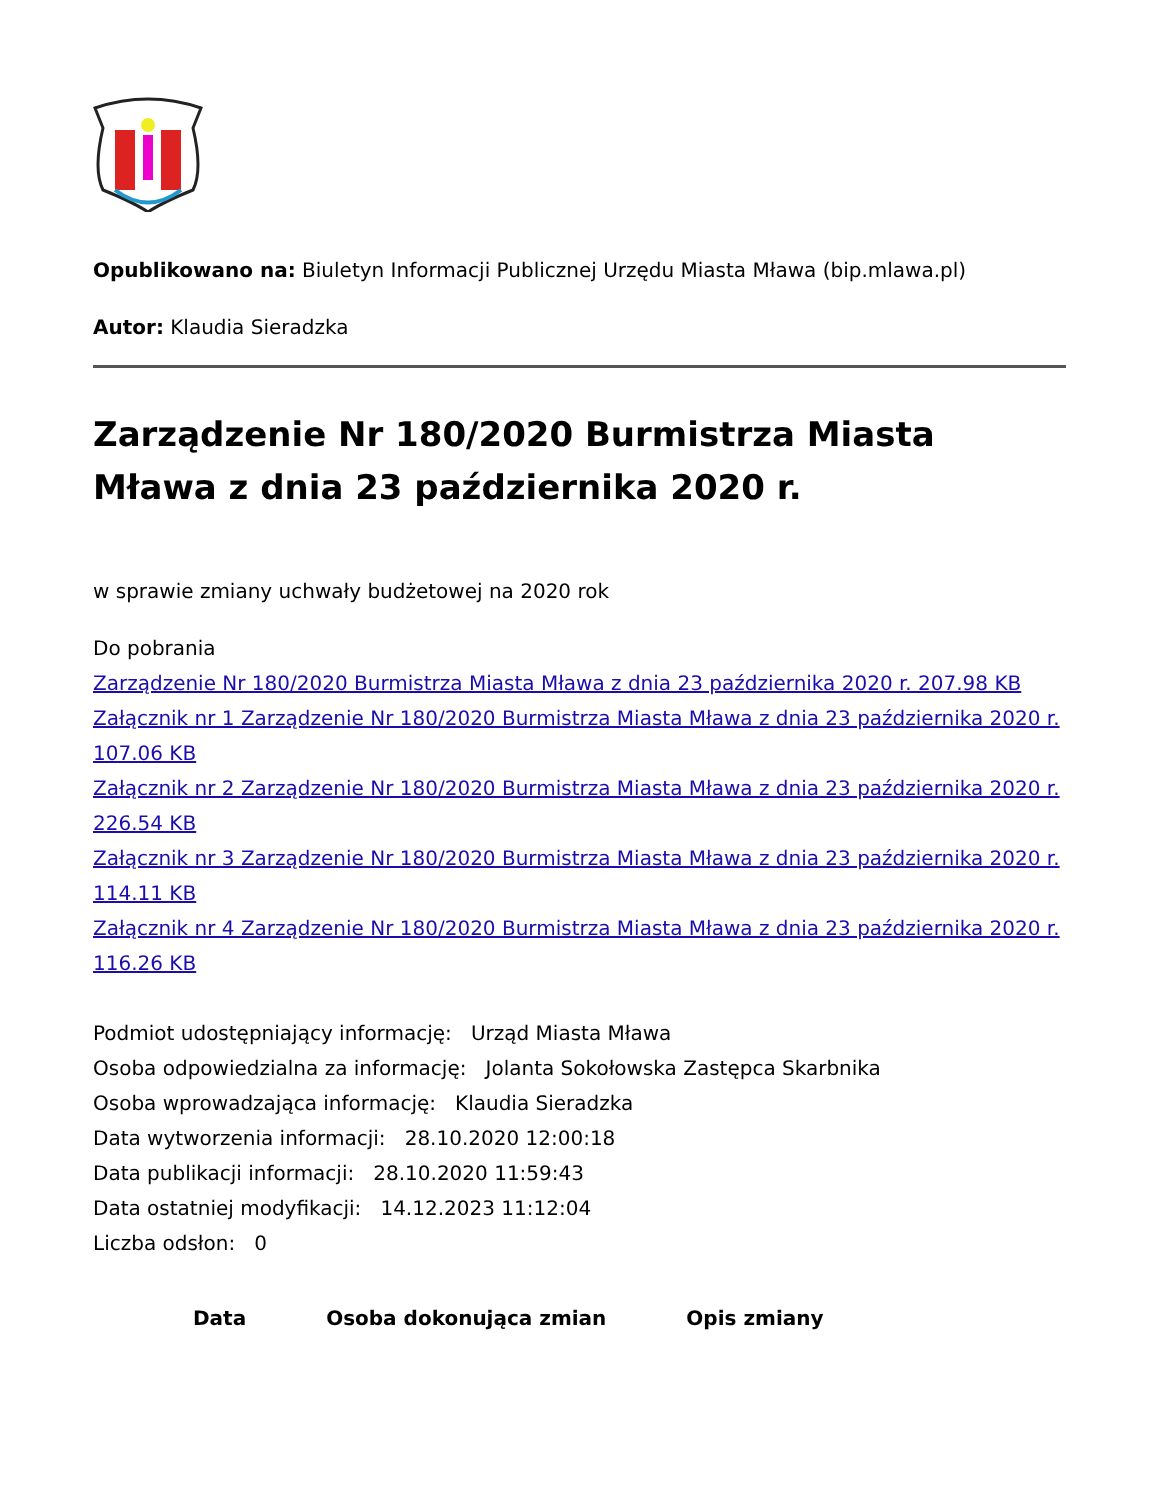Opublikowano na: Biuletyn Informacji Publicznej Urzędu Miasta Mława (bip.mlawa.pl)
Autor: Klaudia Sieradzka
Zarządzenie Nr 180/2020 Burmistrza Miasta Mława z dnia 23 października 2020 r.
w sprawie zmiany uchwały budżetowej na 2020 rok
Do pobrania
Zarządzenie Nr 180/2020 Burmistrza Miasta Mława z dnia 23 października 2020 r. 207.98 KB
Załącznik nr 1 Zarządzenie Nr 180/2020 Burmistrza Miasta Mława z dnia 23 października 2020 r. 107.06 KB
Załącznik nr 2 Zarządzenie Nr 180/2020 Burmistrza Miasta Mława z dnia 23 października 2020 r. 226.54 KB
Załącznik nr 3 Zarządzenie Nr 180/2020 Burmistrza Miasta Mława z dnia 23 października 2020 r. 114.11 KB
Załącznik nr 4 Zarządzenie Nr 180/2020 Burmistrza Miasta Mława z dnia 23 października 2020 r. 116.26 KB
Podmiot udostępniający informację: Urząd Miasta Mława
Osoba odpowiedzialna za informację: Jolanta Sokołowska Zastępca Skarbnika
Osoba wprowadzająca informację: Klaudia Sieradzka
Data wytworzenia informacji: 28.10.2020 12:00:18
Data publikacji informacji: 28.10.2020 11:59:43
Data ostatniej modyfikacji: 14.12.2023 11:12:04
Liczba odsłon: 0
| Data | Osoba dokonująca zmian | Opis zmiany |
| --- | --- | --- |